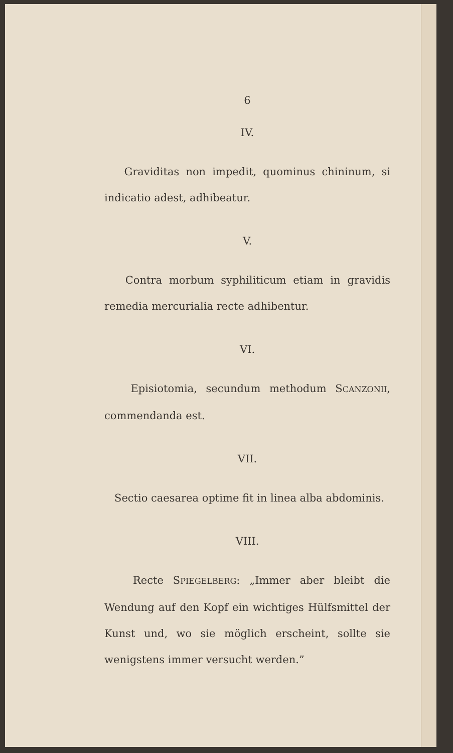6
IV.
Graviditas non impedit, quominus chininum, si indicatio adest, adhibeatur.
V.
Contra morbum syphiliticum etiam in gravidis remedia mercurialia recte adhibentur.
VI.
Episiotomia, secundum methodum SCANZONII, commendanda est.
VII.
Sectio caesarea optime fit in linea alba abdominis.
VIII.
Recte SPIEGELBERG: „Immer aber bleibt die Wendung auf den Kopf ein wichtiges Hülfsmittel der Kunst und, wo sie möglich erscheint, sollte sie wenigstens immer versucht werden.”